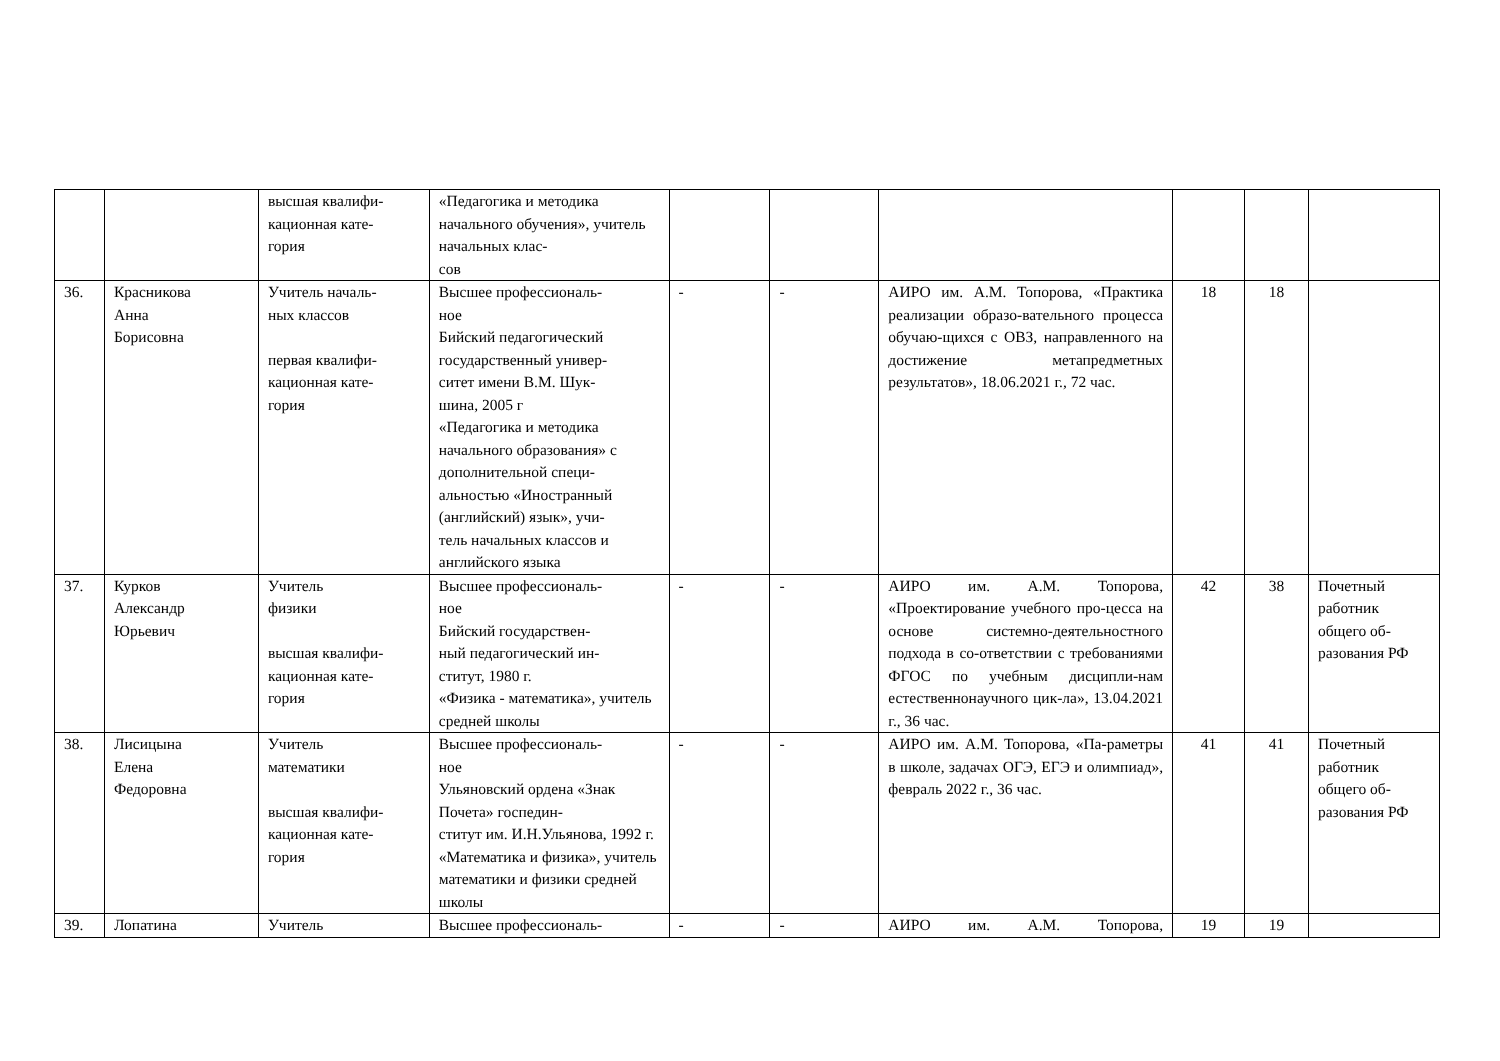| | | высшая квалифи- кационная кате- гория | «Педагогика и методика начального обучения», учитель начальных клас- сов | | | | | | |
| 36. | Красникова Анна Борисовна | Учитель началь- ных классов первая квалифи- кационная кате- гория | Высшее профессиональ- ное Бийский педагогический государственный универ- ситет имени В.М. Шук- шина, 2005 г «Педагогика и методика начального образования» с дополнительной специ- альностью «Иностранный (английский) язык», учи- тель начальных классов и английского языка | - | - | АИРО им. А.М. Топорова, «Практика реализации образо-вательного процесса обучаю-щихся с ОВЗ, направленного на достижение метапредметных результатов», 18.06.2021 г., 72 час. | 18 | 18 | |
| 37. | Курков Александр Юрьевич | Учитель физики высшая квалифи- кационная кате- гория | Высшее профессиональ- ное Бийский государствен- ный педагогический ин- ститут, 1980 г. «Физика - математика», учитель средней школы | - | - | АИРО им. А.М. Топорова, «Проектирование учебного про-цесса на основе системно-деятельностного подхода в со-ответствии с требованиями ФГОС по учебным дисципли-нам естественнонаучного цик-ла», 13.04.2021 г., 36 час. | 42 | 38 | Почетный работник общего об- разования РФ |
| 38. | Лисицына Елена Федоровна | Учитель математики высшая квалифи- кационная кате- гория | Высшее профессиональ- ное Ульяновский ордена «Знак Почета» госпедин- ститут им. И.Н.Ульянова, 1992 г. «Математика и физика», учитель математики и физики средней школы | - | - | АИРО им. А.М. Топорова, «Па-раметры в школе, задачах ОГЭ, ЕГЭ и олимпиад», февраль 2022 г., 36 час. | 41 | 41 | Почетный работник общего об- разования РФ |
| 39. | Лопатина | Учитель | Высшее профессиональ- | - | - | АИРО им. А.М. Топорова, | 19 | 19 | |